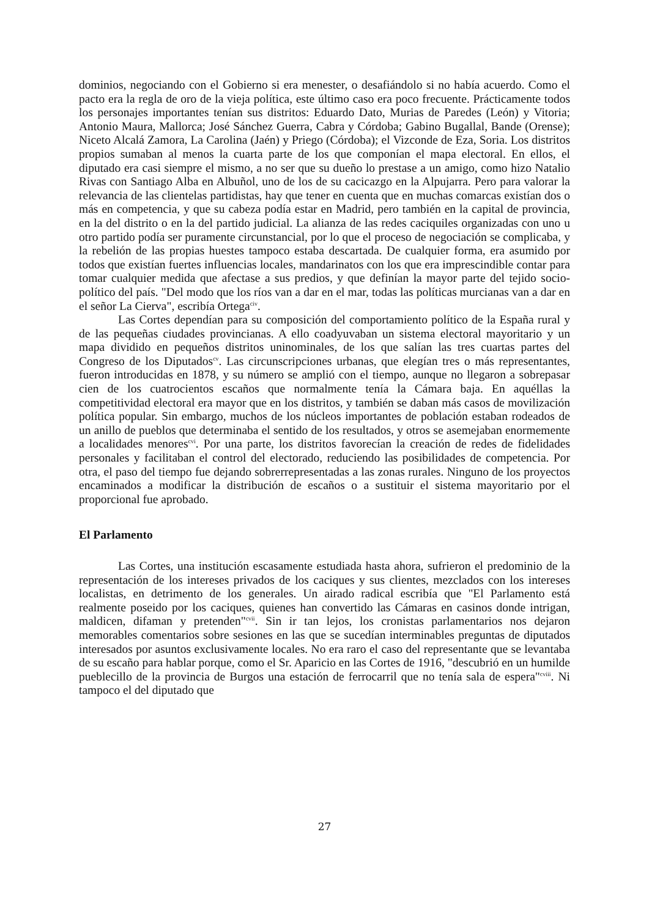dominios, negociando con el Gobierno si era menester, o desafiándolo si no había acuerdo. Como el pacto era la regla de oro de la vieja política, este último caso era poco frecuente. Prácticamente todos los personajes importantes tenían sus distritos: Eduardo Dato, Murias de Paredes (León) y Vitoria; Antonio Maura, Mallorca; José Sánchez Guerra, Cabra y Córdoba; Gabino Bugallal, Bande (Orense); Niceto Alcalá Zamora, La Carolina (Jaén) y Priego (Córdoba); el Vizconde de Eza, Soria. Los distritos propios sumaban al menos la cuarta parte de los que componían el mapa electoral. En ellos, el diputado era casi siempre el mismo, a no ser que su dueño lo prestase a un amigo, como hizo Natalio Rivas con Santiago Alba en Albuñol, uno de los de su cacicazgo en la Alpujarra. Pero para valorar la relevancia de las clientelas partidistas, hay que tener en cuenta que en muchas comarcas existían dos o más en competencia, y que su cabeza podía estar en Madrid, pero también en la capital de provincia, en la del distrito o en la del partido judicial. La alianza de las redes caciquiles organizadas con uno u otro partido podía ser puramente circunstancial, por lo que el proceso de negociación se complicaba, y la rebelión de las propias huestes tampoco estaba descartada. De cualquier forma, era asumido por todos que existían fuertes influencias locales, mandarinatos con los que era imprescindible contar para tomar cualquier medida que afectase a sus predios, y que definían la mayor parte del tejido socio-político del país. "Del modo que los ríos van a dar en el mar, todas las políticas murcianas van a dar en el señor La Cierva", escribía Ortega<sup>civ</sup>.
Las Cortes dependían para su composición del comportamiento político de la España rural y de las pequeñas ciudades provincianas. A ello coadyuvaban un sistema electoral mayoritario y un mapa dividido en pequeños distritos uninominales, de los que salían las tres cuartas partes del Congreso de los Diputados<sup>cv</sup>. Las circunscripciones urbanas, que elegían tres o más representantes, fueron introducidas en 1878, y su número se amplió con el tiempo, aunque no llegaron a sobrepasar cien de los cuatrocientos escaños que normalmente tenía la Cámara baja. En aquéllas la competitividad electoral era mayor que en los distritos, y también se daban más casos de movilización política popular. Sin embargo, muchos de los núcleos importantes de población estaban rodeados de un anillo de pueblos que determinaba el sentido de los resultados, y otros se asemejaban enormemente a localidades menores<sup>cvi</sup>. Por una parte, los distritos favorecían la creación de redes de fidelidades personales y facilitaban el control del electorado, reduciendo las posibilidades de competencia. Por otra, el paso del tiempo fue dejando sobrerrepresentadas a las zonas rurales. Ninguno de los proyectos encaminados a modificar la distribución de escaños o a sustituir el sistema mayoritario por el proporcional fue aprobado.
El Parlamento
Las Cortes, una institución escasamente estudiada hasta ahora, sufrieron el predominio de la representación de los intereses privados de los caciques y sus clientes, mezclados con los intereses localistas, en detrimento de los generales. Un airado radical escribía que "El Parlamento está realmente poseido por los caciques, quienes han convertido las Cámaras en casinos donde intrigan, maldicen, difaman y pretenden"<sup>cvii</sup>. Sin ir tan lejos, los cronistas parlamentarios nos dejaron memorables comentarios sobre sesiones en las que se sucedían interminables preguntas de diputados interesados por asuntos exclusivamente locales. No era raro el caso del representante que se levantaba de su escaño para hablar porque, como el Sr. Aparicio en las Cortes de 1916, "descubrió en un humilde pueblecillo de la provincia de Burgos una estación de ferrocarril que no tenía sala de espera"<sup>cviii</sup>. Ni tampoco el del diputado que
27